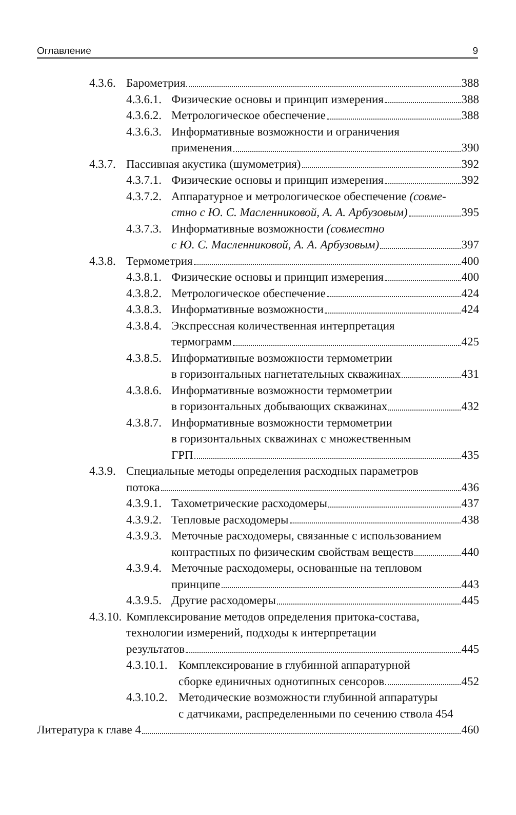Оглавление 9
4.3.6.
Барометрия 388
4.3.6.1.
Физические основы и принцип измерения 388
4.3.6.2.
Метрологическое обеспечение 388
4.3.6.3.
Информативные возможности и ограничения
применения 390
4.3.7.
Пассивная акустика (шумометрия) 392
4.3.7.1.
Физические основы и принцип измерения 392
4.3.7.2.
Аппаратурное и метрологическое обеспечение (совме-
стно с Ю. С. Масленниковой, А. А. Арбузовым) 395
4.3.7.3.
Информативные возможности (совместно
с Ю. С. Масленниковой, А. А. Арбузовым) 397
4.3.8.
Термометрия 400
4.3.8.1.
Физические основы и принцип измерения 400
4.3.8.2.
Метрологическое обеспечение 424
4.3.8.3.
Информативные возможности 424
4.3.8.4.
Экспрессная количественная интерпретация
термограмм 425
4.3.8.5.
Информативные возможности термометрии
в горизонтальных нагнетательных скважинах 431
4.3.8.6.
Информативные возможности термометрии
в горизонтальных добывающих скважинах 432
4.3.8.7.
Информативные возможности термометрии
в горизонтальных скважинах с множественным
ГРП 435
4.3.9.
Специальные методы определения расходных параметров
потока 436
4.3.9.1.
Тахометрические расходомеры 437
4.3.9.2.
Тепловые расходомеры 438
4.3.9.3.
Меточные расходомеры, связанные с использованием
контрастных по физическим свойствам веществ 440
4.3.9.4.
Меточные расходомеры, основанные на тепловом
принципе 443
4.3.9.5.
Другие расходомеры 445
4.3.10.
Комплексирование методов определения притока-состава,
технологии измерений, подходы к интерпретации
результатов 445
4.3.10.1.
Комплексирование в глубинной аппаратурной
сборке единичных однотипных сенсоров 452
4.3.10.2.
Методические возможности глубинной аппаратуры
с датчиками, распределенными по сечению ствола 454
Литература к главе 4 460